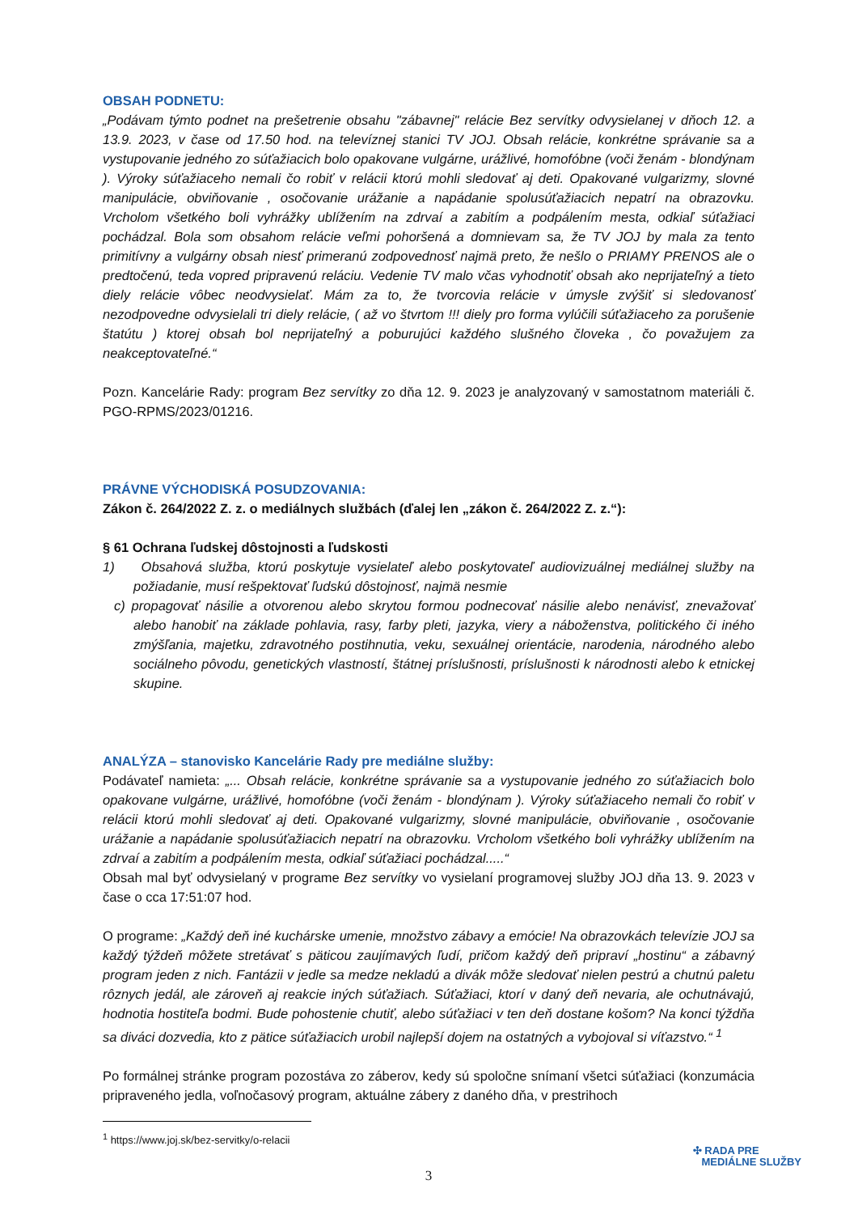OBSAH PODNETU:
„Podávam týmto podnet na prešetrenie obsahu "zábavnej" relácie Bez servítky odvysielanej v dňoch 12. a 13.9. 2023, v čase od 17.50 hod. na televíznej stanici TV JOJ. Obsah relácie, konkrétne správanie sa a vystupovanie jedného zo súťažiacich bolo opakovane vulgárne, urážlivé, homofóbne (voči ženám - blondýnam ). Výroky súťažiaceho nemali čo robiť v relácii ktorú mohli sledovať aj deti. Opakované vulgarizmy, slovné manipulácie, obviňovanie , osočovanie urážanie a napádanie spolusúťažiacich nepatrí na obrazovku. Vrcholom všetkého boli vyhrážky ublížením na zdrvaí a zabitím a podpálením mesta, odkiaľ súťažiaci pochádzal. Bola som obsahom relácie veľmi pohoršená a domnievam sa, že TV JOJ by mala za tento primitívny a vulgárny obsah niesť primeranú zodpovednosť najmä preto, že nešlo o PRIAMY PRENOS ale o predtočenú, teda vopred pripravenú reláciu. Vedenie TV malo včas vyhodnotiť obsah ako neprijateľný a tieto diely relácie vôbec neodvysielať. Mám za to, že tvorcovia relácie v úmysle zvýšiť si sledovanosť nezodpovedne odvysielali tri diely relácie, ( až vo štvrtom !!! diely pro forma vylúčili súťažiaceho za porušenie štatútu ) ktorej obsah bol neprijateľný a poburujúci každého slušného človeka , čo považujem za neakceptovateľné.“
Pozn. Kancelárie Rady: program Bez servítky zo dňa 12. 9. 2023 je analyzovaný v samostatnom materiáli č. PGO-RPMS/2023/01216.
PRÁVNE VÝCHODISKÁ POSUDZOVANIA:
Zákon č. 264/2022 Z. z. o mediálnych službách (ďalej len „zákon č. 264/2022 Z. z.“):
§ 61 Ochrana ľudskej dôstojnosti a ľudskosti
1) Obsahová služba, ktorú poskytuje vysielateľ alebo poskytovateľ audiovizuálnej mediálnej služby na požiadanie, musí rešpektovať ľudskú dôstojnosť, najmä nesmie
c) propagovať násilie a otvorenou alebo skrytou formou podnecovať násilie alebo nenávisť, znevažovať alebo hanobiť na základe pohlavia, rasy, farby pleti, jazyka, viery a náboženstva, politického či iného zmýšľania, majetku, zdravotného postihnutia, veku, sexuálnej orientácie, narodenia, národného alebo sociálneho pôvodu, genetických vlastností, štátnej príslušnosti, príslušnosti k národnosti alebo k etnickej skupine.
ANALÝZA – stanovisko Kancelárie Rady pre mediálne služby:
Podávateľ namieta: „... Obsah relácie, konkrétne správanie sa a vystupovanie jedného zo súťažiacich bolo opakovane vulgárne, urážlivé, homofóbne (voči ženám - blondýnam ). Výroky súťažiaceho nemali čo robiť v relácii ktorú mohli sledovať aj deti. Opakované vulgarizmy, slovné manipulácie, obviňovanie , osočovanie urážanie a napádanie spolusúťažiacich nepatrí na obrazovku. Vrcholom všetkého boli vyhrážky ublížením na zdrvaí a zabitím a podpálením mesta, odkiaľ súťažiaci pochádzal.....“
Obsah mal byť odvysielaný v programe Bez servítky vo vysielaní programovej služby JOJ dňa 13. 9. 2023 v čase o cca 17:51:07 hod.
O programe: „Každý deň iné kuchárske umenie, množstvo zábavy a emócie! Na obrazovkách televízie JOJ sa každý týždeň môžete stretávať s päticou zaujímavých ľudí, pričom každý deň pripraví „hostinu“ a zábavný program jeden z nich. Fantázii v jedle sa medze nekladú a divák môže sledovať nielen pestrú a chutnú paletu rôznych jedál, ale zároveň aj reakcie iných súťažiach. Súťažiaci, ktorí v daný deň nevaria, ale ochutnávajú, hodnotia hostiteľa bodmi. Bude pohostenie chutiť, alebo súťažiaci v ten deň dostane košom? Na konci týždňa sa diváci dozvedia, kto z pätice súťažiacich urobil najlepší dojem na ostatných a vybojoval si víťazstvo.“ <sup>1</sup>
Po formálnej stránke program pozostáva zo záberov, kedy sú spoločne snímaní všetci súťažiaci (konzumácia pripraveného jedla, voľnočasový program, aktuálne zábery z daného dňa, v prestrihoch
<sup>1</sup> https://www.joj.sk/bez-servitky/o-relacii
3
✣ RADA PRE
MEDIÁLNE SLUŽBY